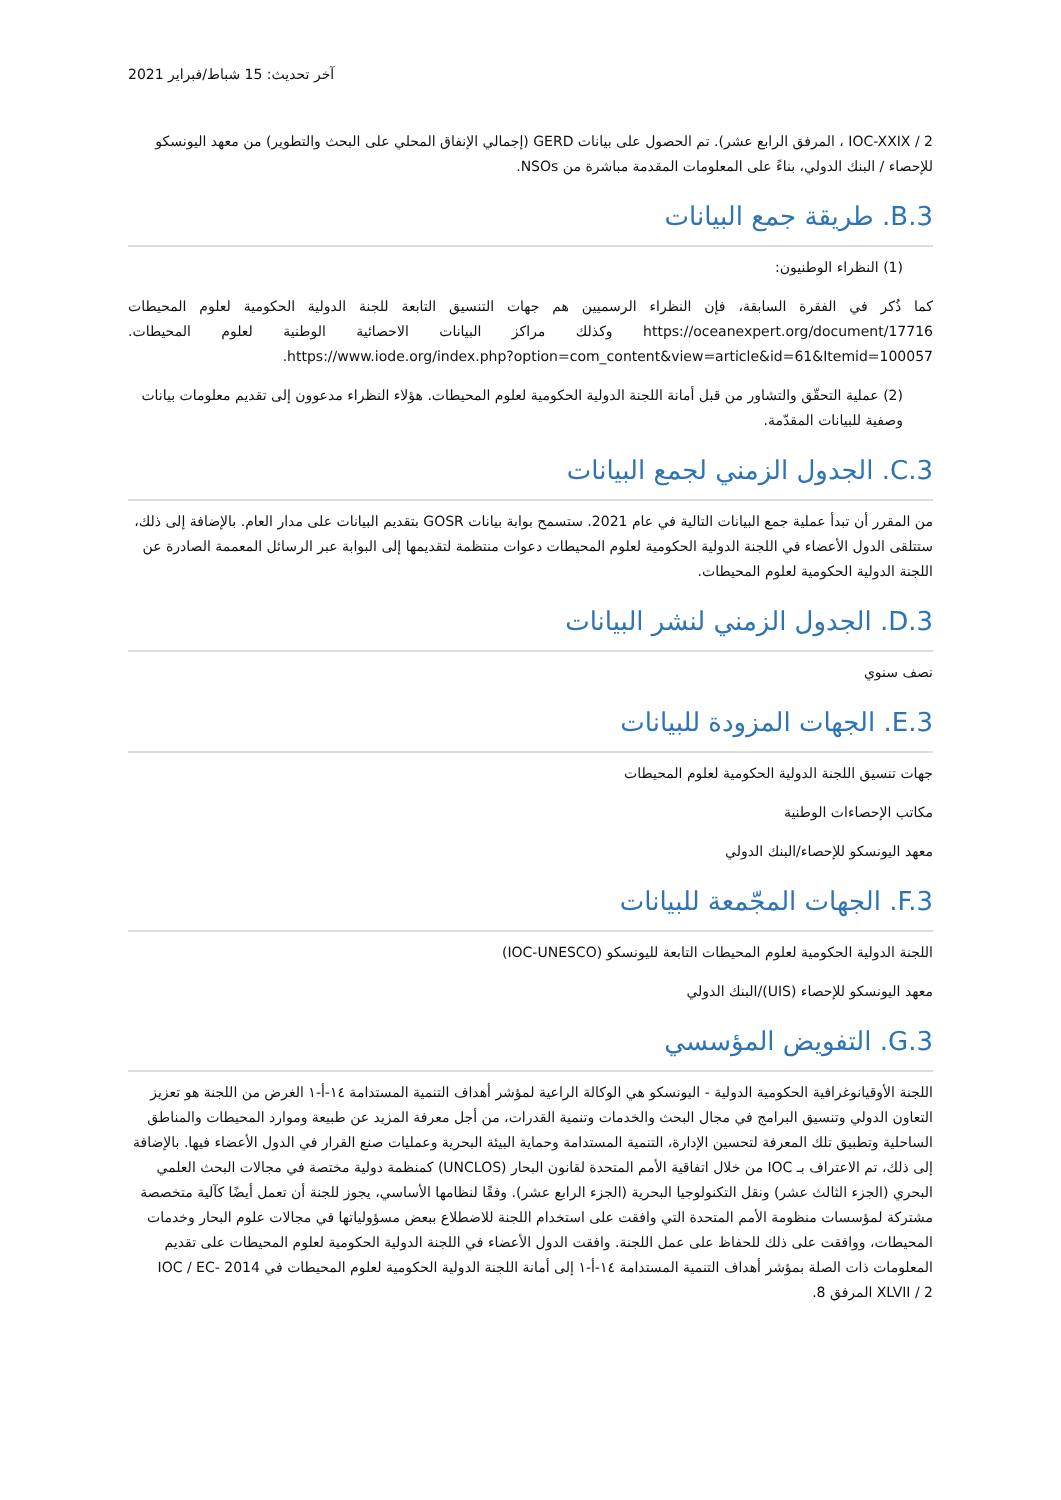آخر تحديث: 15 شباط/فبراير 2021
IOC-XXIX / 2 ، المرفق الرابع عشر). تم الحصول على بيانات GERD (إجمالي الإنفاق المحلي على البحث والتطوير) من معهد اليونسكو للإحصاء / البنك الدولي، بناءً على المعلومات المقدمة مباشرة من NSOs.
B.3. طريقة جمع البيانات
(1) النظراء الوطنيون:
كما ذُكر في الفقرة السابقة، فإن النظراء الرسميين هم جهات التنسيق التابعة للجنة الدولية الحكومية لعلوم المحيطات https://oceanexpert.org/document/17716 وكذلك مراكز البيانات الاحصائية الوطنية لعلوم المحيطات. https://www.iode.org/index.php?option=com_content&view=article&id=61&Itemid=100057.
(2) عملية التحقّق والتشاور من قبل أمانة اللجنة الدولية الحكومية لعلوم المحيطات. هؤلاء النظراء مدعوون إلى تقديم معلومات بيانات وصفية للبيانات المقدّمة.
C.3. الجدول الزمني لجمع البيانات
من المقرر أن تبدأ عملية جمع البيانات التالية في عام 2021. ستسمح بوابة بيانات GOSR بتقديم البيانات على مدار العام. بالإضافة إلى ذلك، ستتلقى الدول الأعضاء في اللجنة الدولية الحكومية لعلوم المحيطات دعوات منتظمة لتقديمها إلى البوابة عبر الرسائل المعممة الصادرة عن اللجنة الدولية الحكومية لعلوم المحيطات.
D.3. الجدول الزمني لنشر البيانات
نصف سنوي
E.3. الجهات المزودة للبيانات
جهات تنسيق اللجنة الدولية الحكومية لعلوم المحيطات
مكاتب الإحصاءات الوطنية
معهد اليونسكو للإحصاء/البنك الدولي
F.3. الجهات المجّمعة للبيانات
اللجنة الدولية الحكومية لعلوم المحيطات التابعة لليونسكو (IOC-UNESCO)
معهد اليونسكو للإحصاء (UIS)/البنك الدولي
G.3. التفويض المؤسسي
اللجنة الأوقيانوغرافية الحكومية الدولية - اليونسكو هي الوكالة الراعية لمؤشر أهداف التنمية المستدامة ١٤-أ-١ الغرض من اللجنة هو تعزيز التعاون الدولي وتنسيق البرامج في مجال البحث والخدمات وتنمية القدرات، من أجل معرفة المزيد عن طبيعة وموارد المحيطات والمناطق الساحلية وتطبيق تلك المعرفة لتحسين الإدارة، التنمية المستدامة وحماية البيئة البحرية وعمليات صنع القرار في الدول الأعضاء فيها. بالإضافة إلى ذلك، تم الاعتراف بـ IOC من خلال اتفاقية الأمم المتحدة لقانون البحار (UNCLOS) كمنظمة دولية مختصة في مجالات البحث العلمي البحري (الجزء الثالث عشر) ونقل التكنولوجيا البحرية (الجزء الرابع عشر). وفقًا لنظامها الأساسي، يجوز للجنة أن تعمل أيضًا كآلية متخصصة مشتركة لمؤسسات منظومة الأمم المتحدة التي وافقت على استخدام اللجنة للاضطلاع ببعض مسؤولياتها في مجالات علوم البحار وخدمات المحيطات، ووافقت على ذلك للحفاظ على عمل اللجنة. وافقت الدول الأعضاء في اللجنة الدولية الحكومية لعلوم المحيطات على تقديم المعلومات ذات الصلة بمؤشر أهداف التنمية المستدامة ١٤-أ-١ إلى أمانة اللجنة الدولية الحكومية لعلوم المحيطات في 2014 IOC / EC-XLVII / 2 المرفق 8.